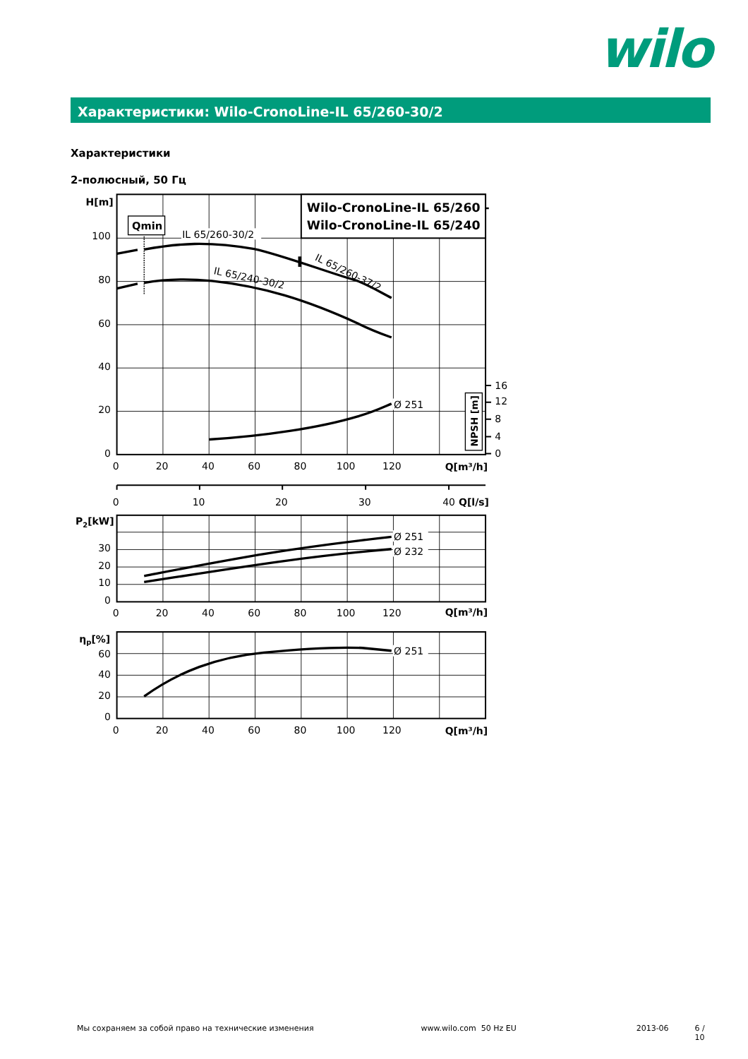wilo
Характеристики: Wilo-CronoLine-IL 65/260-30/2
Характеристики
2-полюсный, 50 Гц
H[m]
Qmin
Wilo-CronoLine-IL 65/260 -
Wilo-CronoLine-IL 65/240
Q[m³/h]
Q[l/s]
P2[kW]
Q[m³/h]
ηp[%]
Q[m³/h]
NPSH [m]
IL 65/260-30/2
IL 65/260-37/2
IL 65/240-30/2
Ø 251
Ø 251
Ø 232
Ø 251
100
80
60
40
20
0
30
20
10
0
60
40
20
0
16
12
8
4
0
0
20
40
60
80
100
120
0
10
20
30
40
0
20
40
60
80
100
120
0
20
40
60
80
100
120
Мы сохраняем за собой право на технические изменения www.wilo.com 50 Hz EU 2013-06 6 / 10